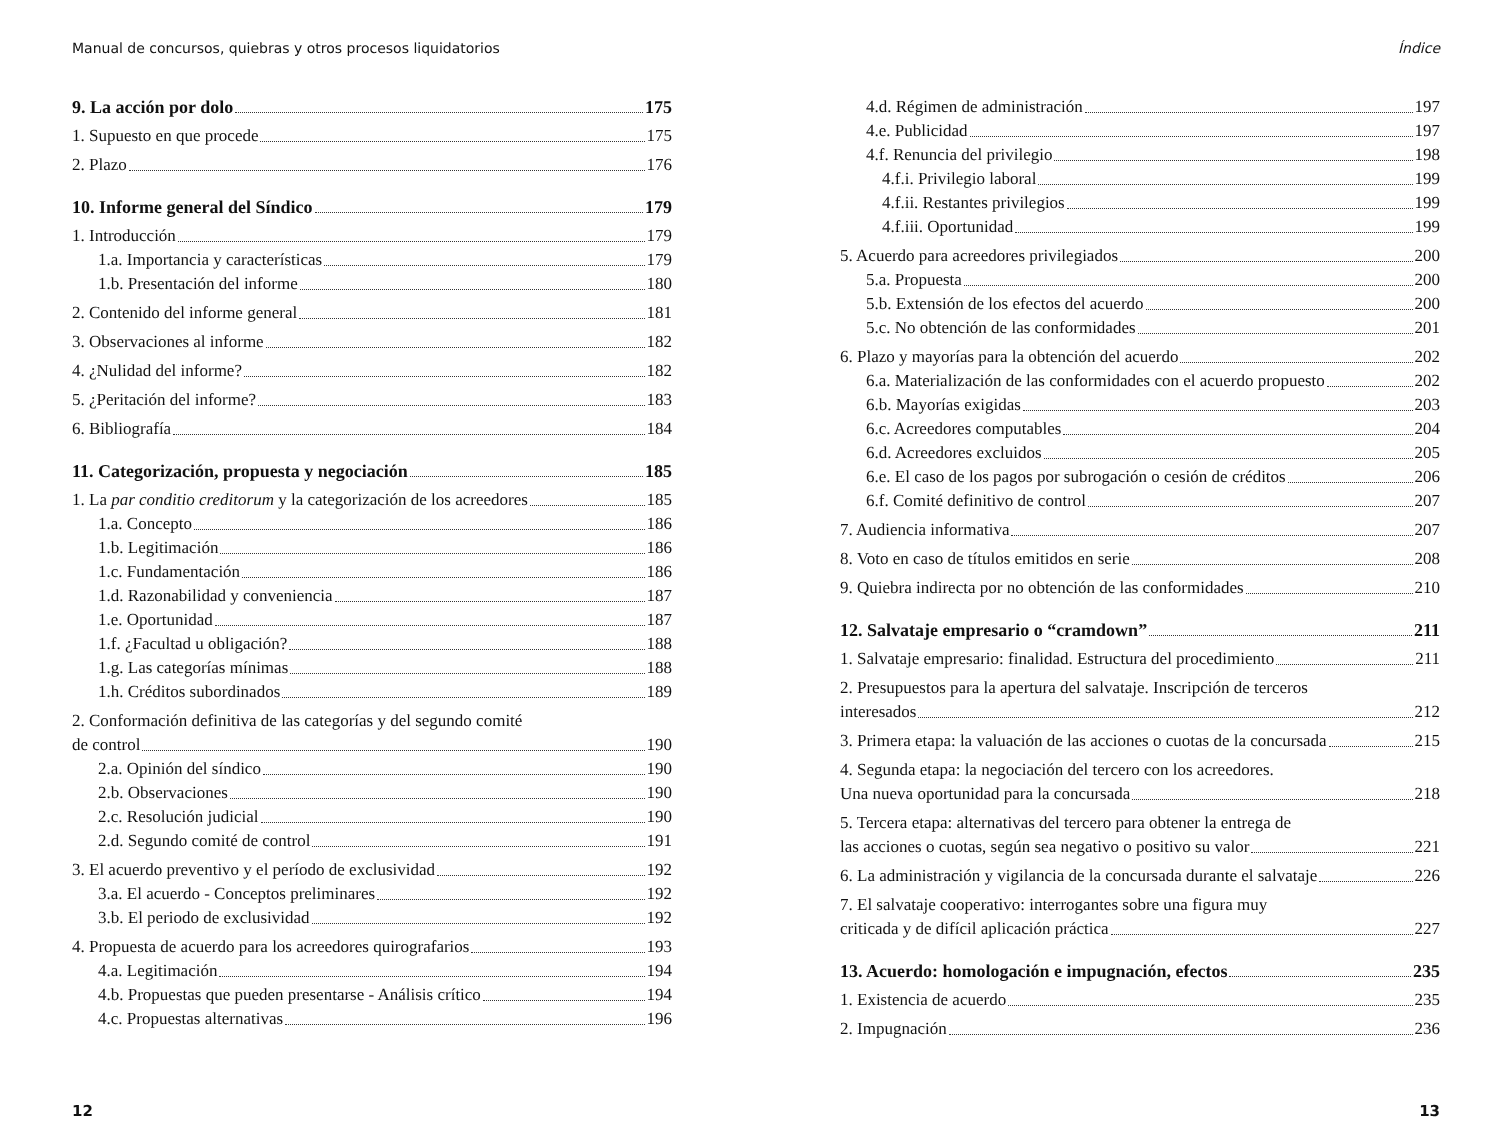Manual de concursos, quiebras y otros procesos liquidatorios
9. La acción por dolo 175
1. Supuesto en que procede 175
2. Plazo 176
10. Informe general del Síndico 179
1. Introducción 179
1.a. Importancia y características 179
1.b. Presentación del informe 180
2. Contenido del informe general 181
3. Observaciones al informe 182
4. ¿Nulidad del informe? 182
5. ¿Peritación del informe? 183
6. Bibliografía 184
11. Categorización, propuesta y negociación 185
1. La par conditio creditorum y la categorización de los acreedores 185
1.a. Concepto 186
1.b. Legitimación 186
1.c. Fundamentación 186
1.d. Razonabilidad y conveniencia 187
1.e. Oportunidad 187
1.f. ¿Facultad u obligación? 188
1.g. Las categorías mínimas 188
1.h. Créditos subordinados 189
2. Conformación definitiva de las categorías y del segundo comité
de control 190
2.a. Opinión del síndico 190
2.b. Observaciones 190
2.c. Resolución judicial 190
2.d. Segundo comité de control 191
3. El acuerdo preventivo y el período de exclusividad 192
3.a. El acuerdo - Conceptos preliminares 192
3.b. El periodo de exclusividad 192
4. Propuesta de acuerdo para los acreedores quirografarios 193
4.a. Legitimación 194
4.b. Propuestas que pueden presentarse - Análisis crítico 194
4.c. Propuestas alternativas 196
12
Índice
4.d. Régimen de administración 197
4.e. Publicidad 197
4.f. Renuncia del privilegio 198
4.f.i. Privilegio laboral 199
4.f.ii. Restantes privilegios 199
4.f.iii. Oportunidad 199
5. Acuerdo para acreedores privilegiados 200
5.a. Propuesta 200
5.b. Extensión de los efectos del acuerdo 200
5.c. No obtención de las conformidades 201
6. Plazo y mayorías para la obtención del acuerdo 202
6.a. Materialización de las conformidades con el acuerdo propuesto 202
6.b. Mayorías exigidas 203
6.c. Acreedores computables 204
6.d. Acreedores excluidos 205
6.e. El caso de los pagos por subrogación o cesión de créditos 206
6.f. Comité definitivo de control 207
7. Audiencia informativa 207
8. Voto en caso de títulos emitidos en serie 208
9. Quiebra indirecta por no obtención de las conformidades 210
12. Salvataje empresario o “cramdown” 211
1. Salvataje empresario: finalidad. Estructura del procedimiento 211
2. Presupuestos para la apertura del salvataje. Inscripción de terceros
interesados 212
3. Primera etapa: la valuación de las acciones o cuotas de la concursada 215
4. Segunda etapa: la negociación del tercero con los acreedores.
Una nueva oportunidad para la concursada 218
5. Tercera etapa: alternativas del tercero para obtener la entrega de
las acciones o cuotas, según sea negativo o positivo su valor 221
6. La administración y vigilancia de la concursada durante el salvataje 226
7. El salvataje cooperativo: interrogantes sobre una figura muy
criticada y de difícil aplicación práctica 227
13. Acuerdo: homologación e impugnación, efectos 235
1. Existencia de acuerdo 235
2. Impugnación 236
13